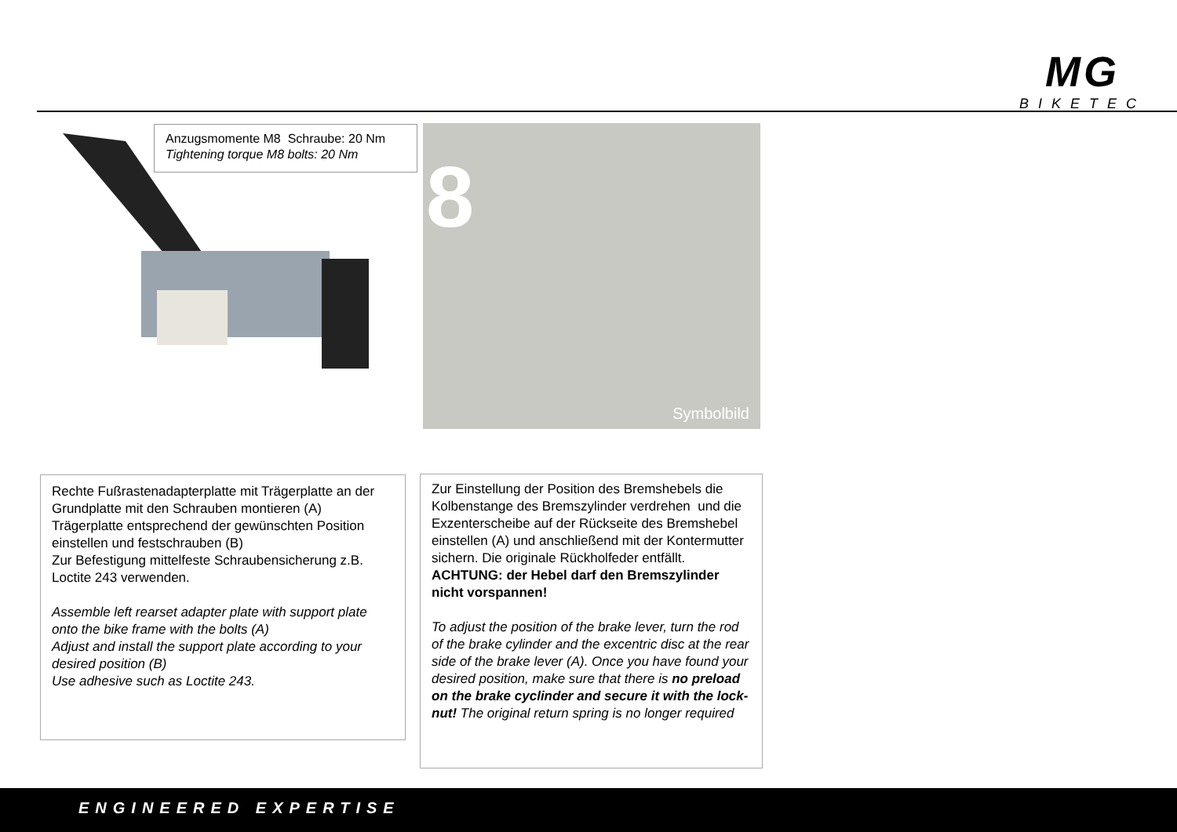MG
BIKETEC
Anzugsmomente M8 Schraube: 20 Nm
Tightening torque M8 bolts: 20 Nm
8
Symbolbild
Rechte Fußrastenadapterplatte mit Trägerplatte an der Grundplatte mit den Schrauben montieren (A)
Trägerplatte entsprechend der gewünschten Position einstellen und festschrauben (B)
Zur Befestigung mittelfeste Schraubensicherung z.B. Loctite 243 verwenden.
Assemble left rearset adapter plate with support plate onto the bike frame with the bolts (A)
Adjust and install the support plate according to your desired position (B)
Use adhesive such as Loctite 243.
Zur Einstellung der Position des Bremshebels die Kolbenstange des Bremszylinder verdrehen und die Exzenterscheibe auf der Rückseite des Bremshebel einstellen (A) und anschließend mit der Kontermutter sichern. Die originale Rückholfeder entfällt.
ACHTUNG: der Hebel darf den Bremszylinder nicht vorspannen!
To adjust the position of the brake lever, turn the rod of the brake cylinder and the excentric disc at the rear side of the brake lever (A). Once you have found your desired position, make sure that there is no preload on the brake cyclinder and secure it with the lock-nut! The original return spring is no longer required
ENGINEERED EXPERTISE